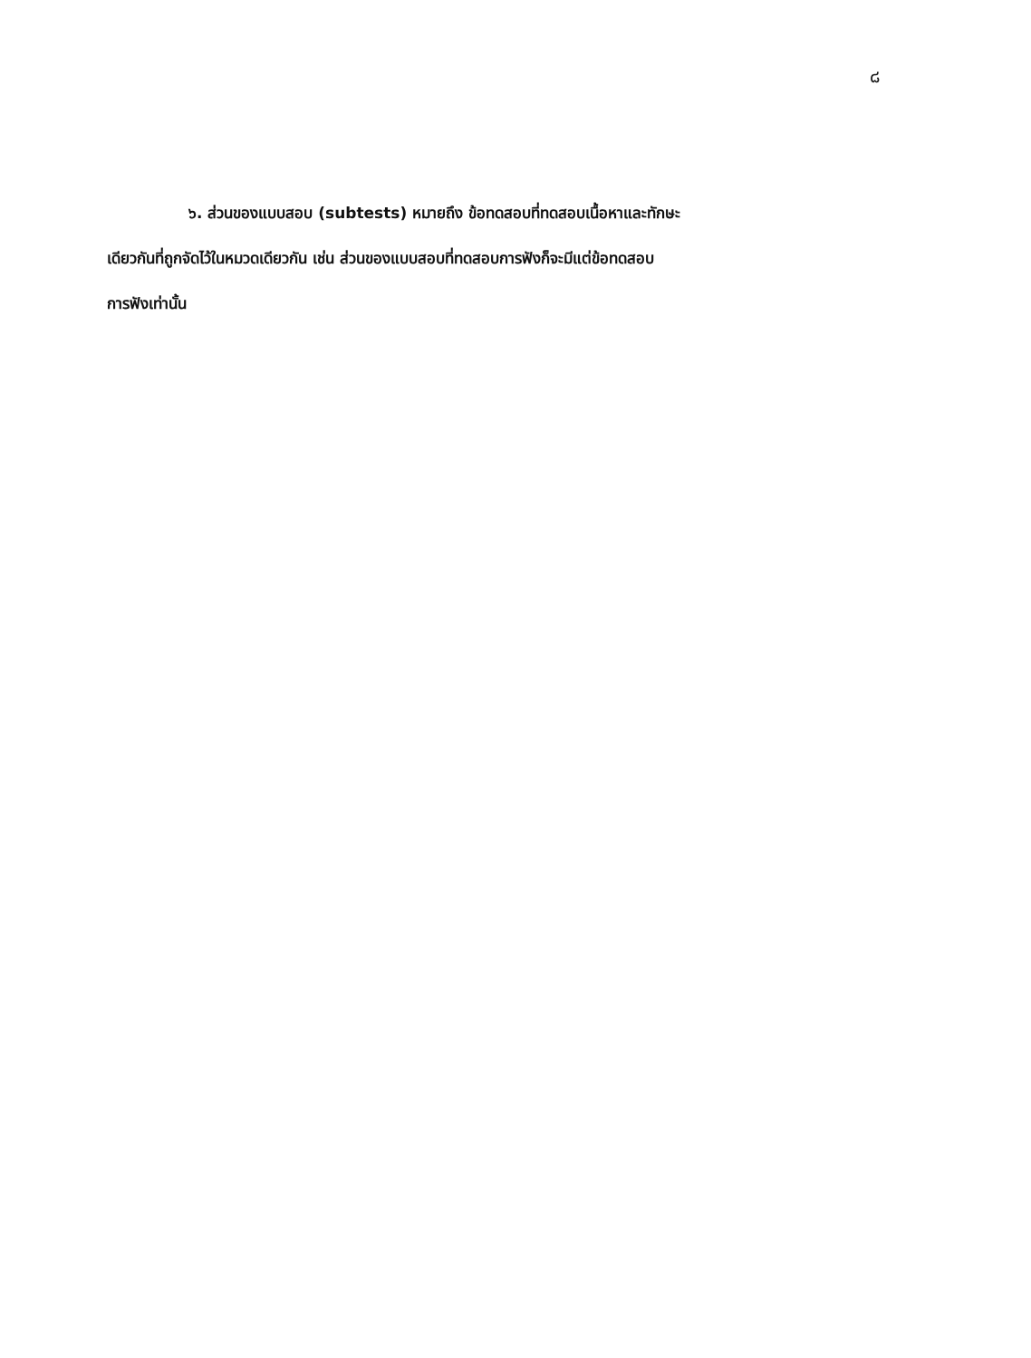๘
๖. ส่วนของแบบสอบ (subtests) หมายถึง ข้อทดสอบที่ทดสอบเนื้อหาและทักษะ
เดียวกันที่ถูกจัดไว้ในหมวดเดียวกัน เช่น ส่วนของแบบสอบที่ทดสอบการฟังก็จะมีแต่ข้อทดสอบ
การฟังเท่านั้น